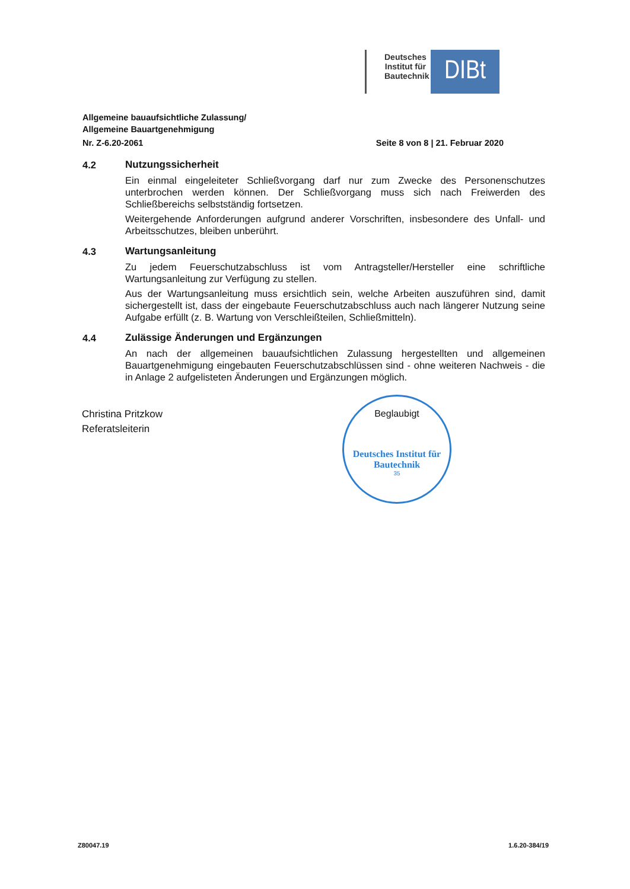Deutsches Institut für Bautechnik
DIBt
Allgemeine bauaufsichtliche Zulassung/
Allgemeine Bauartgenehmigung
Nr. Z-6.20-2061 Seite 8 von 8 | 21. Februar 2020
4.2 Nutzungssicherheit
Ein einmal eingeleiteter Schließvorgang darf nur zum Zwecke des Personenschutzes unterbrochen werden können. Der Schließvorgang muss sich nach Freiwerden des Schließbereichs selbstständig fortsetzen.
Weitergehende Anforderungen aufgrund anderer Vorschriften, insbesondere des Unfall- und Arbeitsschutzes, bleiben unberührt.
4.3 Wartungsanleitung
Zu jedem Feuerschutzabschluss ist vom Antragsteller/Hersteller eine schriftliche Wartungsanleitung zur Verfügung zu stellen.
Aus der Wartungsanleitung muss ersichtlich sein, welche Arbeiten auszuführen sind, damit sichergestellt ist, dass der eingebaute Feuerschutzabschluss auch nach längerer Nutzung seine Aufgabe erfüllt (z. B. Wartung von Verschleißteilen, Schließmitteln).
4.4 Zulässige Änderungen und Ergänzungen
An nach der allgemeinen bauaufsichtlichen Zulassung hergestellten und allgemeinen Bauartgenehmigung eingebauten Feuerschutzabschlüssen sind - ohne weiteren Nachweis - die in Anlage 2 aufgelisteten Änderungen und Ergänzungen möglich.
Christina Pritzkow
Referatsleiterin
Beglaubigt
Deutsches Institut für Bautechnik
35
Z80047.19 1.6.20-384/19